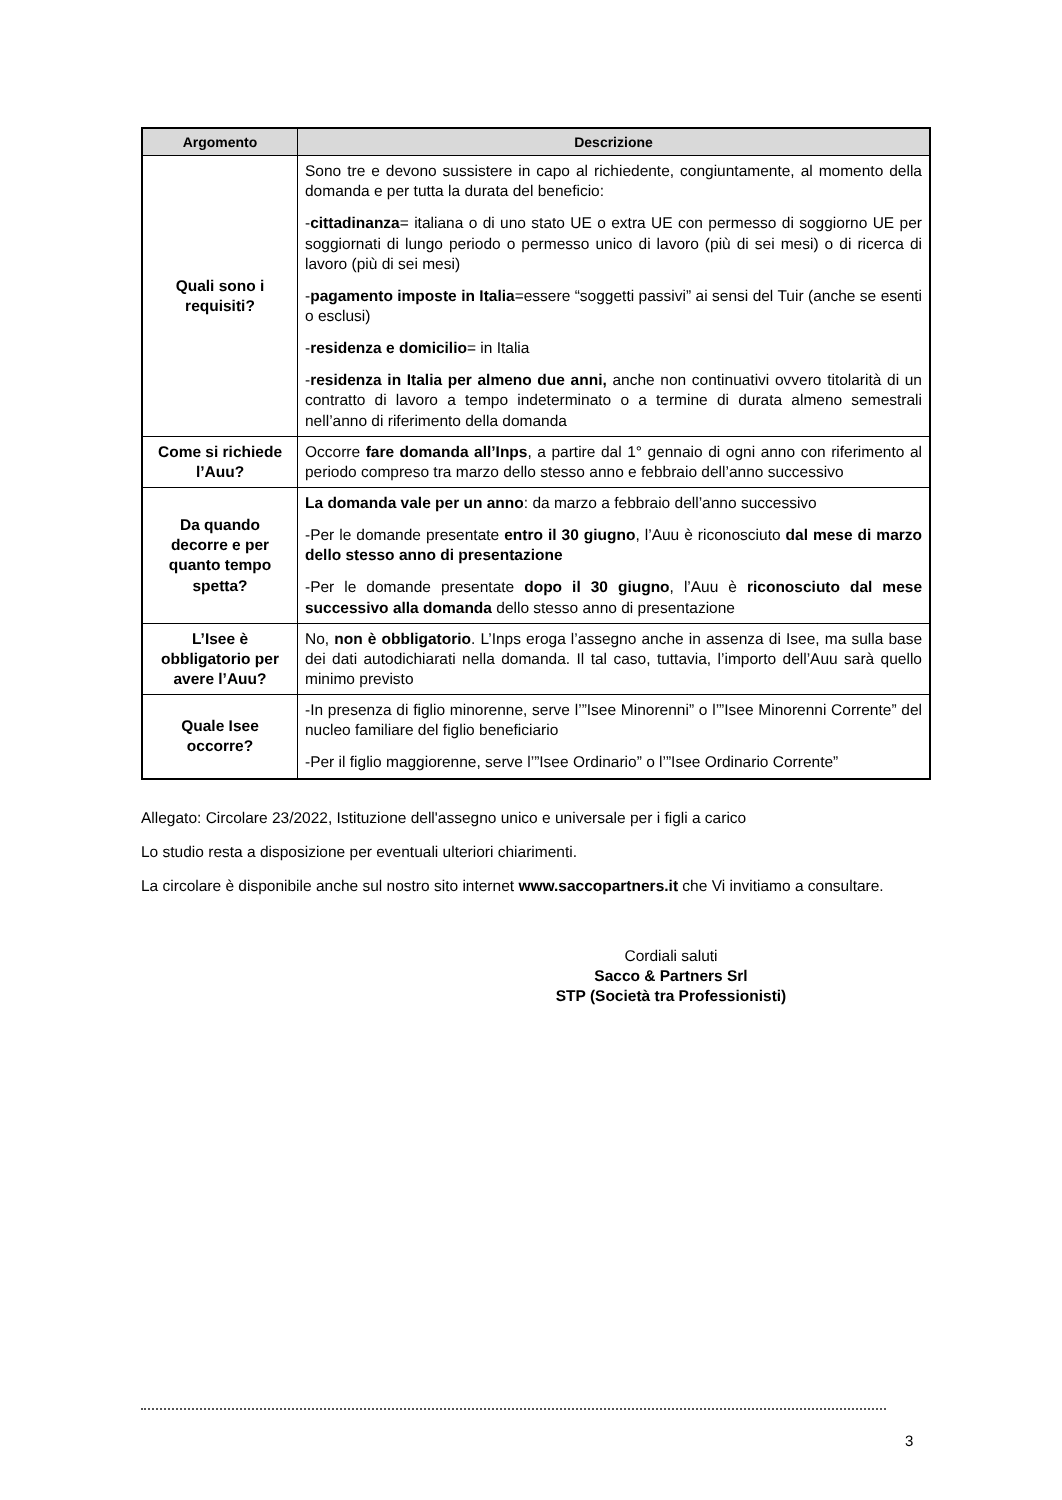| Argomento | Descrizione |
| --- | --- |
| Quali sono i requisiti? | Sono tre e devono sussistere in capo al richiedente, congiuntamente, al momento della domanda e per tutta la durata del beneficio: - cittadinanza = italiana o di uno stato UE o extra UE con permesso di soggiorno UE per soggiornati di lungo periodo o permesso unico di lavoro (più di sei mesi) o di ricerca di lavoro (più di sei mesi) - pagamento imposte in Italia =essere “soggetti passivi” ai sensi del Tuir (anche se esenti o esclusi) - residenza e domicilio = in Italia - residenza in Italia per almeno due anni, anche non continuativi ovvero titolarità di un contratto di lavoro a tempo indeterminato o a termine di durata almeno semestrali nell’anno di riferimento della domanda |
| Come si richiede l’Auu? | Occorre fare domanda all’Inps , a partire dal 1° gennaio di ogni anno con riferimento al periodo compreso tra marzo dello stesso anno e febbraio dell’anno successivo |
| Da quando decorre e per quanto tempo spetta? | La domanda vale per un anno : da marzo a febbraio dell’anno successivo -Per le domande presentate entro il 30 giugno , l’Auu è riconosciuto dal mese di marzo dello stesso anno di presentazione -Per le domande presentate dopo il 30 giugno , l’Auu è riconosciuto dal mese successivo alla domanda dello stesso anno di presentazione |
| L’Isee è obbligatorio per avere l’Auu? | No, non è obbligatorio . L’Inps eroga l’assegno anche in assenza di Isee, ma sulla base dei dati autodichiarati nella domanda. Il tal caso, tuttavia, l’importo dell’Auu sarà quello minimo previsto |
| Quale Isee occorre? | -In presenza di figlio minorenne, serve l’”Isee Minorenni” o l’”Isee Minorenni Corrente” del nucleo familiare del figlio beneficiario -Per il figlio maggiorenne, serve l’”Isee Ordinario” o l’”Isee Ordinario Corrente” |
Allegato: Circolare 23/2022, Istituzione dell'assegno unico e universale per i figli a carico
Lo studio resta a disposizione per eventuali ulteriori chiarimenti.
La circolare è disponibile anche sul nostro sito internet www.saccopartners.it che Vi invitiamo a consultare.
Cordiali saluti
Sacco & Partners Srl
STP (Società tra Professionisti)
3